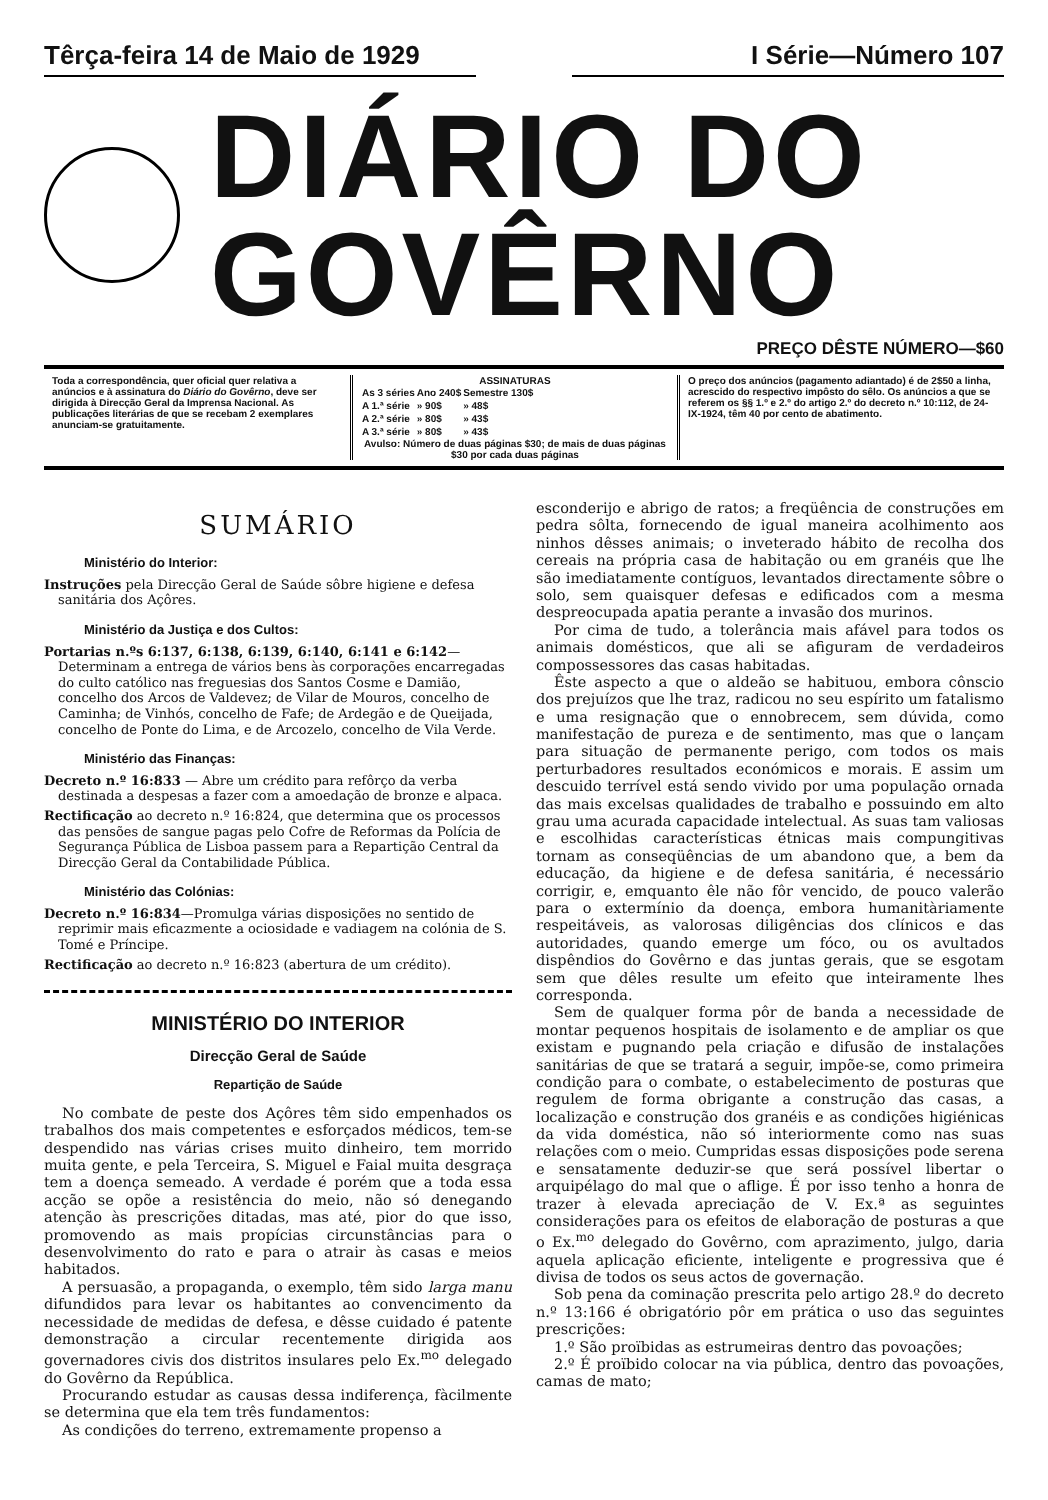Têrça-feira 14 de Maio de 1929 I Série—Número 107
DIÁRIO DO GOVÊRNO
PREÇO DÊSTE NÚMERO—$60
Toda a correspondência, quer oficial quer relativa a anúncios e à assinatura do Diário do Govêrno, deve ser dirigida à Direcção Geral da Imprensa Nacional. As publicações literárias de que se recebam 2 exemplares anunciam-se gratuitamente.
ASSINATURAS
| As 3 séries | Ano 240$ | Semestre 130$ |
| A 1.ª série | » 90$ | » 48$ |
| A 2.ª série | » 80$ | » 43$ |
| A 3.ª série | » 80$ | » 43$ |
Avulso: Número de duas páginas $30; de mais de duas páginas $30 por cada duas páginas
O preço dos anúncios (pagamento adiantado) é de 2$50 a linha, acrescido do respectivo impôsto do sêlo. Os anúncios a que se referem os §§ 1.º e 2.º do artigo 2.º do decreto n.º 10:112, de 24-IX-1924, têm 40 por cento de abatimento.
SUMÁRIO
Ministério do Interior:
Instruções pela Direcção Geral de Saúde sôbre higiene e defesa sanitária dos Açôres.
Ministério da Justiça e dos Cultos:
Portarias n.ºs 6:137, 6:138, 6:139, 6:140, 6:141 e 6:142— Determinam a entrega de vários bens às corporações encarregadas do culto católico nas freguesias dos Santos Cosme e Damião, concelho dos Arcos de Valdevez; de Vilar de Mouros, concelho de Caminha; de Vinhós, concelho de Fafe; de Ardegão e de Queijada, concelho de Ponte do Lima, e de Arcozelo, concelho de Vila Verde.
Ministério das Finanças:
Decreto n.º 16:833 — Abre um crédito para refôrço da verba destinada a despesas a fazer com a amoedação de bronze e alpaca.
Rectificação ao decreto n.º 16:824, que determina que os processos das pensões de sangue pagas pelo Cofre de Reformas da Polícia de Segurança Pública de Lisboa passem para a Repartição Central da Direcção Geral da Contabilidade Pública.
Ministério das Colónias:
Decreto n.º 16:834—Promulga várias disposições no sentido de reprimir mais eficazmente a ociosidade e vadiagem na colónia de S. Tomé e Príncipe.
Rectificação ao decreto n.º 16:823 (abertura de um crédito).
MINISTÉRIO DO INTERIOR
Direcção Geral de Saúde
Repartição de Saúde
No combate de peste dos Açôres têm sido empenhados os trabalhos dos mais competentes e esforçados médicos, tem-se despendido nas várias crises muito dinheiro, tem morrido muita gente, e pela Terceira, S. Miguel e Faial muita desgraça tem a doença semeado. A verdade é porém que a toda essa acção se opõe a resistência do meio, não só denegando atenção às prescrições ditadas, mas até, pior do que isso, promovendo as mais propícias circunstâncias para o desenvolvimento do rato e para o atrair às casas e meios habitados.
A persuasão, a propaganda, o exemplo, têm sido larga manu difundidos para levar os habitantes ao convencimento da necessidade de medidas de defesa, e dêsse cuidado é patente demonstração a circular recentemente dirigida aos governadores civis dos distritos insulares pelo Ex.<sup>mo</sup> delegado do Govêrno da República.
Procurando estudar as causas dessa indiferença, fàcilmente se determina que ela tem três fundamentos:
As condições do terreno, extremamente propenso a
esconderijo e abrigo de ratos; a freqüência de construções em pedra sôlta, fornecendo de igual maneira acolhimento aos ninhos dêsses animais; o inveterado hábito de recolha dos cereais na própria casa de habitação ou em granéis que lhe são imediatamente contíguos, levantados directamente sôbre o solo, sem quaisquer defesas e edificados com a mesma despreocupada apatia perante a invasão dos murinos.
Por cima de tudo, a tolerância mais afável para todos os animais domésticos, que ali se afiguram de verdadeiros compossessores das casas habitadas.
Êste aspecto a que o aldeão se habituou, embora cônscio dos prejuízos que lhe traz, radicou no seu espírito um fatalismo e uma resignação que o ennobrecem, sem dúvida, como manifestação de pureza e de sentimento, mas que o lançam para situação de permanente perigo, com todos os mais perturbadores resultados económicos e morais. E assim um descuido terrível está sendo vivido por uma população ornada das mais excelsas qualidades de trabalho e possuindo em alto grau uma acurada capacidade intelectual. As suas tam valiosas e escolhidas características étnicas mais compungitivas tornam as conseqüências de um abandono que, a bem da educação, da higiene e de defesa sanitária, é necessário corrigir, e, emquanto êle não fôr vencido, de pouco valerão para o extermínio da doença, embora humanitàriamente respeitáveis, as valorosas diligências dos clínicos e das autoridades, quando emerge um fóco, ou os avultados dispêndios do Govêrno e das juntas gerais, que se esgotam sem que dêles resulte um efeito que inteiramente lhes corresponda.
Sem de qualquer forma pôr de banda a necessidade de montar pequenos hospitais de isolamento e de ampliar os que existam e pugnando pela criação e difusão de instalações sanitárias de que se tratará a seguir, impõe-se, como primeira condição para o combate, o estabelecimento de posturas que regulem de forma obrigante a construção das casas, a localização e construção dos granéis e as condições higiénicas da vida doméstica, não só interiormente como nas suas relações com o meio. Cumpridas essas disposições pode serena e sensatamente deduzir-se que será possível libertar o arquipélago do mal que o aflige. É por isso tenho a honra de trazer à elevada apreciação de V. Ex.ª as seguintes considerações para os efeitos de elaboração de posturas a que o Ex.<sup>mo</sup> delegado do Govêrno, com aprazimento, julgo, daria aquela aplicação eficiente, inteligente e progressiva que é divisa de todos os seus actos de governação.
Sob pena da cominação prescrita pelo artigo 28.º do decreto n.º 13:166 é obrigatório pôr em prática o uso das seguintes prescrições:
1.º São proïbidas as estrumeiras dentro das povoações;
2.º É proïbido colocar na via pública, dentro das povoações, camas de mato;